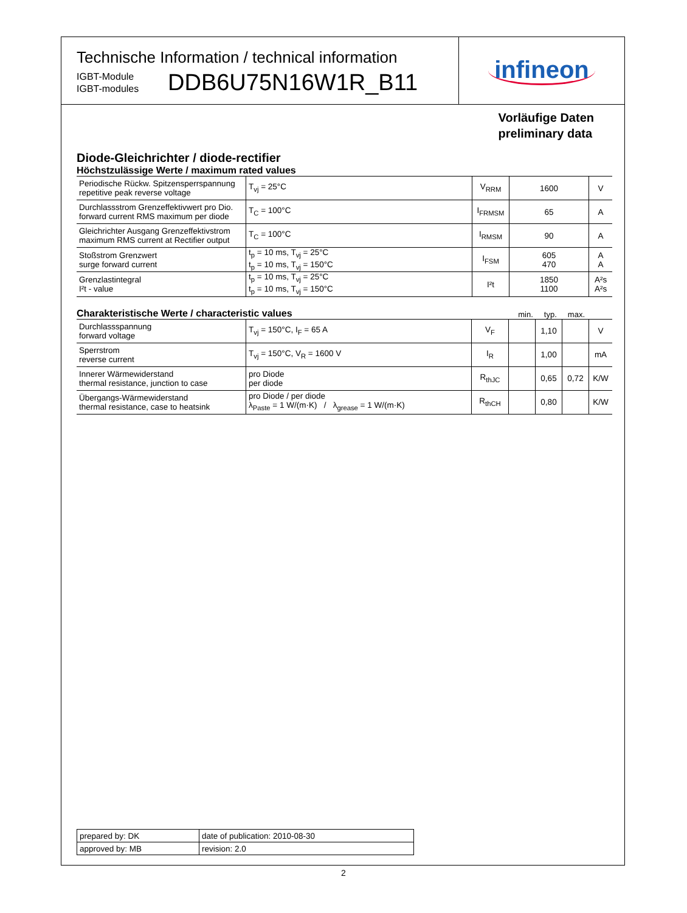Technische Information / technical information
IGBT-Module
IGBT-modules
DDB6U75N16W1R_B11
infineon
Vorläufige Daten
preliminary data
Diode-Gleichrichter / diode-rectifier
Höchstzulässige Werte / maximum rated values
| Periodische Rückw. Spitzensperrspannung repetitive peak reverse voltage | T<sub>vj</sub> = 25°C | V<sub>RRM</sub> | 1600 | V |
| Durchlassstrom Grenzeffektivwert pro Dio. forward current RMS maximum per diode | T<sub>C</sub> = 100°C | I<sub>FRMSM</sub> | 65 | A |
| Gleichrichter Ausgang Grenzeffektivstrom maximum RMS current at Rectifier output | T<sub>C</sub> = 100°C | I<sub>RMSM</sub> | 90 | A |
| Stoßstrom Grenzwert surge forward current | t<sub>p</sub> = 10 ms, T<sub>vj</sub> = 25°C t<sub>p</sub> = 10 ms, T<sub>vj</sub> = 150°C | I<sub>FSM</sub> | 605 470 | A A |
| Grenzlastintegral I²t - value | t<sub>p</sub> = 10 ms, T<sub>vj</sub> = 25°C t<sub>p</sub> = 10 ms, T<sub>vj</sub> = 150°C | I²t | 1850 1100 | A²s A²s |
Charakteristische Werte / characteristic values
min. typ. max.
| Durchlassspannung forward voltage | T<sub>vj</sub> = 150°C, I<sub>F</sub> = 65 A | V<sub>F</sub> | | 1,10 | | V |
| Sperrstrom reverse current | T<sub>vj</sub> = 150°C, V<sub>R</sub> = 1600 V | I<sub>R</sub> | | 1,00 | | mA |
| Innerer Wärmewiderstand thermal resistance, junction to case | pro Diode per diode | R<sub>thJC</sub> | | 0,65 | 0,72 | K/W |
| Übergangs-Wärmewiderstand thermal resistance, case to heatsink | pro Diode / per diode λ<sub>Paste</sub> = 1 W/(m·K) / λ<sub>grease</sub> = 1 W/(m·K) | R<sub>thCH</sub> | | 0,80 | | K/W |
| prepared by: DK | date of publication: 2010-08-30 |
| approved by: MB | revision: 2.0 |
2